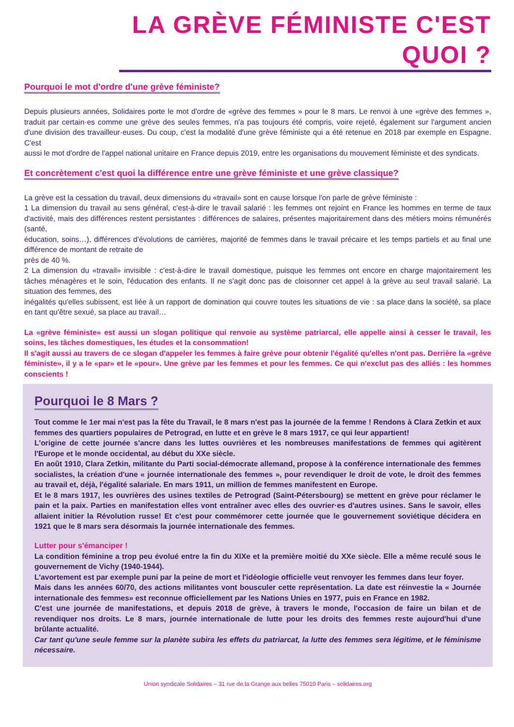LA GRÈVE FÉMINISTE C'EST QUOI ?
Pourquoi le mot d'ordre d'une grève féministe?
Depuis plusieurs années, Solidaires porte le mot d'ordre de «grève des femmes » pour le 8 mars. Le renvoi à une «grève des femmes », traduit par certain·es comme une grève des seules femmes, n'a pas toujours été compris, voire rejeté, également sur l'argument ancien d'une division des travailleur·euses. Du coup, c'est la modalité d'une grève féministe qui a été retenue en 2018 par exemple en Espagne. C'est
aussi le mot d'ordre de l'appel national unitaire en France depuis 2019, entre les organisations du mouvement féministe et des syndicats.
Et concrètement c'est quoi la différence entre une grève féministe et une grève classique?
La grève est la cessation du travail, deux dimensions du «travail» sont en cause lorsque l'on parle de grève féministe :
1 La dimension du travail au sens général, c'est-à-dire le travail salarié : les femmes ont rejoint en France les hommes en terme de taux d'activité, mais des différences restent persistantes : différences de salaires, présentes majoritairement dans des métiers moins rémunérés (santé,
éducation, soins…), différences d'évolutions de carrières, majorité de femmes dans le travail précaire et les temps partiels et au final une différence de montant de retraite de
près de 40 %.
2 La dimension du «travail» invisible : c'est-à-dire le travail domestique, puisque les femmes ont encore en charge majoritairement les tâches ménagères et le soin, l'éducation des enfants. Il ne s'agit donc pas de cloisonner cet appel à la grève au seul travail salarié. La situation des femmes, des
inégalités qu'elles subissent, est liée à un rapport de domination qui couvre toutes les situations de vie : sa place dans la société, sa place en tant qu'être sexué, sa place au travail…
La «grève féministe» est aussi un slogan politique qui renvoie au système patriarcal, elle appelle ainsi à cesser le travail, les soins, les tâches domestiques, les études et la consommation!
Il s'agit aussi au travers de ce slogan d'appeler les femmes à faire grève pour obtenir l'égalité qu'elles n'ont pas. Derrière la «grève féministe», il y a le «par» et le «pour». Une grève par les femmes et pour les femmes. Ce qui n'exclut pas des alliés : les hommes conscients !
Pourquoi le 8 Mars ?
Tout comme le 1er mai n'est pas la fête du Travail, le 8 mars n'est pas la journée de la femme ! Rendons à Clara Zetkin et aux femmes des quartiers populaires de Petrograd, en lutte et en grève le 8 mars 1917, ce qui leur appartient!
L'origine de cette journée s'ancre dans les luttes ouvrières et les nombreuses manifestations de femmes qui agitèrent l'Europe et le monde occidental, au début du XXe siècle.
En août 1910, Clara Zetkin, militante du Parti social-démocrate allemand, propose à la conférence internationale des femmes socialistes, la création d'une « journée internationale des femmes », pour revendiquer le droit de vote, le droit des femmes au travail et, déjà, l'égalité salariale. En mars 1911, un million de femmes manifestent en Europe.
Et le 8 mars 1917, les ouvrières des usines textiles de Petrograd (Saint-Pétersbourg) se mettent en grève pour réclamer le pain et la paix. Parties en manifestation elles vont entraîner avec elles des ouvrier·es d'autres usines. Sans le savoir, elles allaient initier la Révolution russe! Et c'est pour commémorer cette journée que le gouvernement soviétique décidera en 1921 que le 8 mars sera désormais la journée internationale des femmes.
Lutter pour s'émanciper !
La condition féminine a trop peu évolué entre la fin du XIXe et la première moitié du XXe siècle. Elle a même reculé sous le gouvernement de Vichy (1940-1944).
L'avortement est par exemple puni par la peine de mort et l'idéologie officielle veut renvoyer les femmes dans leur foyer.
Mais dans les années 60/70, des actions militantes vont bousculer cette représentation. La date est réinvestie la « Journée internationale des femmes» est reconnue officiellement par les Nations Unies en 1977, puis en France en 1982.
C'est une journée de manifestations, et depuis 2018 de grève, à travers le monde, l'occasion de faire un bilan et de revendiquer nos droits. Le 8 mars, journée internationale de lutte pour les droits des femmes reste aujourd'hui d'une brûlante actualité.
Car tant qu'une seule femme sur la planète subira les effets du patriarcat, la lutte des femmes sera légitime, et le féminisme nécessaire.
Union syndicale Solidaires – 31 rue de la Grange aux belles 75010 Paris – solidaires.org